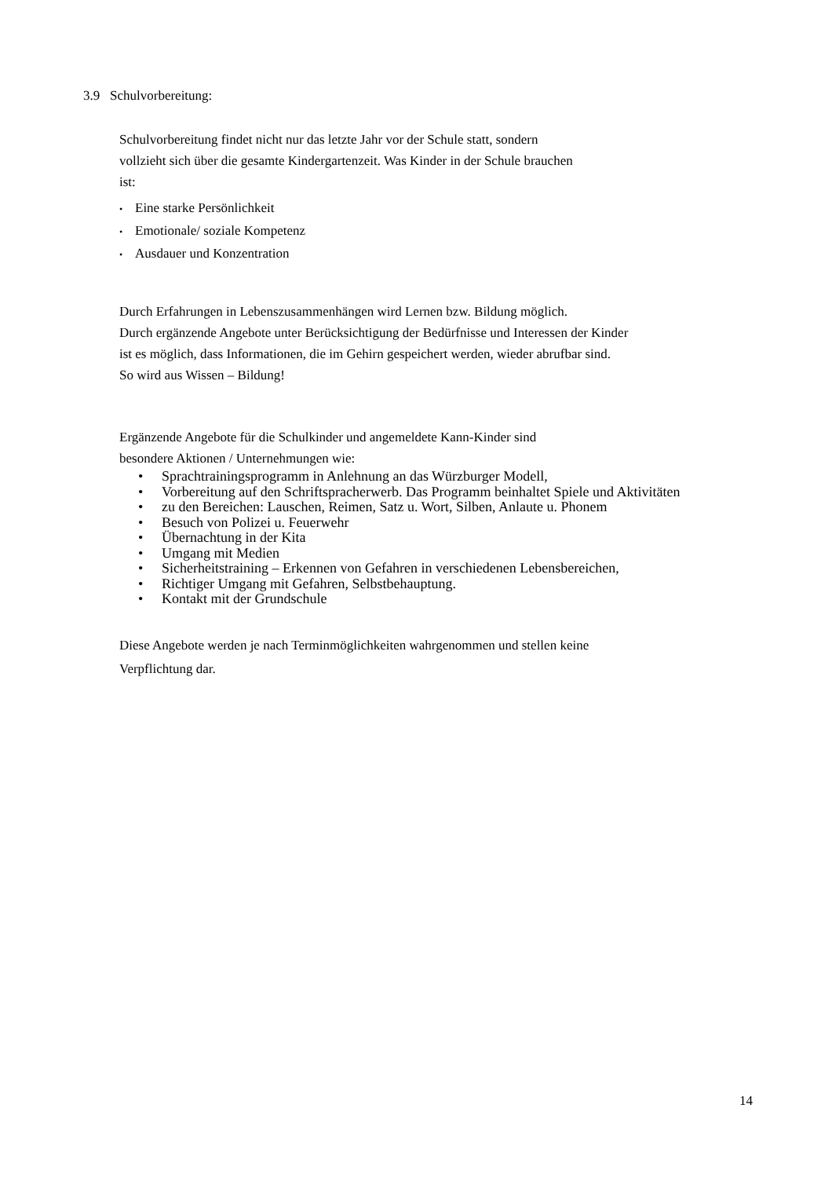3.9 Schulvorbereitung:
Schulvorbereitung findet nicht nur das letzte Jahr vor der Schule statt, sondern
vollzieht sich über die gesamte Kindergartenzeit. Was Kinder in der Schule brauchen
ist:
• Eine starke Persönlichkeit
• Emotionale/ soziale Kompetenz
• Ausdauer und Konzentration
Durch Erfahrungen in Lebenszusammenhängen wird Lernen bzw. Bildung möglich.
Durch ergänzende Angebote unter Berücksichtigung der Bedürfnisse und Interessen der Kinder
ist es möglich, dass Informationen, die im Gehirn gespeichert werden, wieder abrufbar sind.
So wird aus Wissen – Bildung!
Ergänzende Angebote für die Schulkinder und angemeldete Kann-Kinder sind
besondere Aktionen / Unternehmungen wie:
• Sprachtrainingsprogramm in Anlehnung an das Würzburger Modell,
• Vorbereitung auf den Schriftspracherwerb. Das Programm beinhaltet Spiele und Aktivitäten
• zu den Bereichen: Lauschen, Reimen, Satz u. Wort, Silben, Anlaute u. Phonem
• Besuch von Polizei u. Feuerwehr
• Übernachtung in der Kita
• Umgang mit Medien
• Sicherheitstraining – Erkennen von Gefahren in verschiedenen Lebensbereichen,
• Richtiger Umgang mit Gefahren, Selbstbehauptung.
• Kontakt mit der Grundschule
Diese Angebote werden je nach Terminmöglichkeiten wahrgenommen und stellen keine
Verpflichtung dar.
14